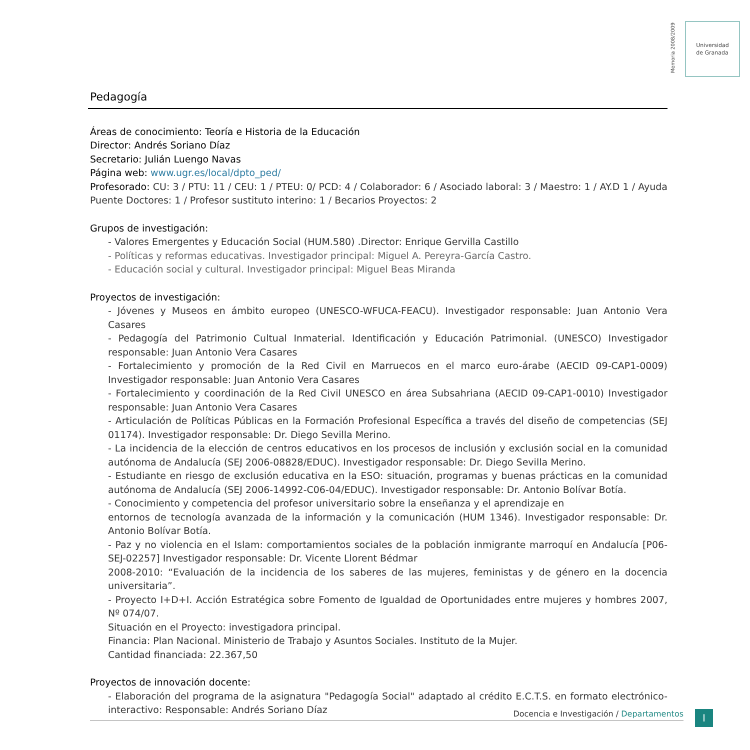Memoria 2008/2009
Universidad
de Granada
Pedagogía
Áreas de conocimiento: Teoría e Historia de la Educación
Director: Andrés Soriano Díaz
Secretario: Julián Luengo Navas
Página web: www.ugr.es/local/dpto_ped/
Profesorado: CU: 3 / PTU: 11 / CEU: 1 / PTEU: 0/ PCD: 4 / Colaborador: 6 / Asociado laboral: 3 / Maestro: 1 / AY.D 1 / Ayuda Puente Doctores: 1 / Profesor sustituto interino: 1 / Becarios Proyectos: 2
Grupos de investigación:
- Valores Emergentes y Educación Social (HUM.580) .Director: Enrique Gervilla Castillo
- Políticas y reformas educativas. Investigador principal: Miguel A. Pereyra-García Castro.
- Educación social y cultural. Investigador principal: Miguel Beas Miranda
Proyectos de investigación:
- Jóvenes y Museos en ámbito europeo (UNESCO-WFUCA-FEACU). Investigador responsable: Juan Antonio Vera Casares
- Pedagogía del Patrimonio Cultual Inmaterial. Identificación y Educación Patrimonial. (UNESCO) Investigador responsable: Juan Antonio Vera Casares
- Fortalecimiento y promoción de la Red Civil en Marruecos en el marco euro-árabe (AECID 09-CAP1-0009) Investigador responsable: Juan Antonio Vera Casares
- Fortalecimiento y coordinación de la Red Civil UNESCO en área Subsahriana (AECID 09-CAP1-0010) Investigador responsable: Juan Antonio Vera Casares
- Articulación de Políticas Públicas en la Formación Profesional Específica a través del diseño de competencias (SEJ 01174). Investigador responsable: Dr. Diego Sevilla Merino.
- La incidencia de la elección de centros educativos en los procesos de inclusión y exclusión social en la comunidad autónoma de Andalucía (SEJ 2006-08828/EDUC). Investigador responsable: Dr. Diego Sevilla Merino.
- Estudiante en riesgo de exclusión educativa en la ESO: situación, programas y buenas prácticas en la comunidad autónoma de Andalucía (SEJ 2006-14992-C06-04/EDUC). Investigador responsable: Dr. Antonio Bolívar Botía.
- Conocimiento y competencia del profesor universitario sobre la enseñanza y el aprendizaje en
entornos de tecnología avanzada de la información y la comunicación (HUM 1346). Investigador responsable: Dr. Antonio Bolívar Botía.
- Paz y no violencia en el Islam: comportamientos sociales de la población inmigrante marroquí en Andalucía [P06-SEJ-02257] Investigador responsable: Dr. Vicente Llorent Bédmar
2008-2010: “Evaluación de la incidencia de los saberes de las mujeres, feministas y de género en la docencia universitaria”.
- Proyecto I+D+I. Acción Estratégica sobre Fomento de Igualdad de Oportunidades entre mujeres y hombres 2007, Nº 074/07.
Situación en el Proyecto: investigadora principal.
Financia: Plan Nacional. Ministerio de Trabajo y Asuntos Sociales. Instituto de la Mujer.
Cantidad financiada: 22.367,50
Proyectos de innovación docente:
- Elaboración del programa de la asignatura "Pedagogía Social" adaptado al crédito E.C.T.S. en formato electrónico-interactivo: Responsable: Andrés Soriano Díaz
Docencia e Investigación / Departamentos I